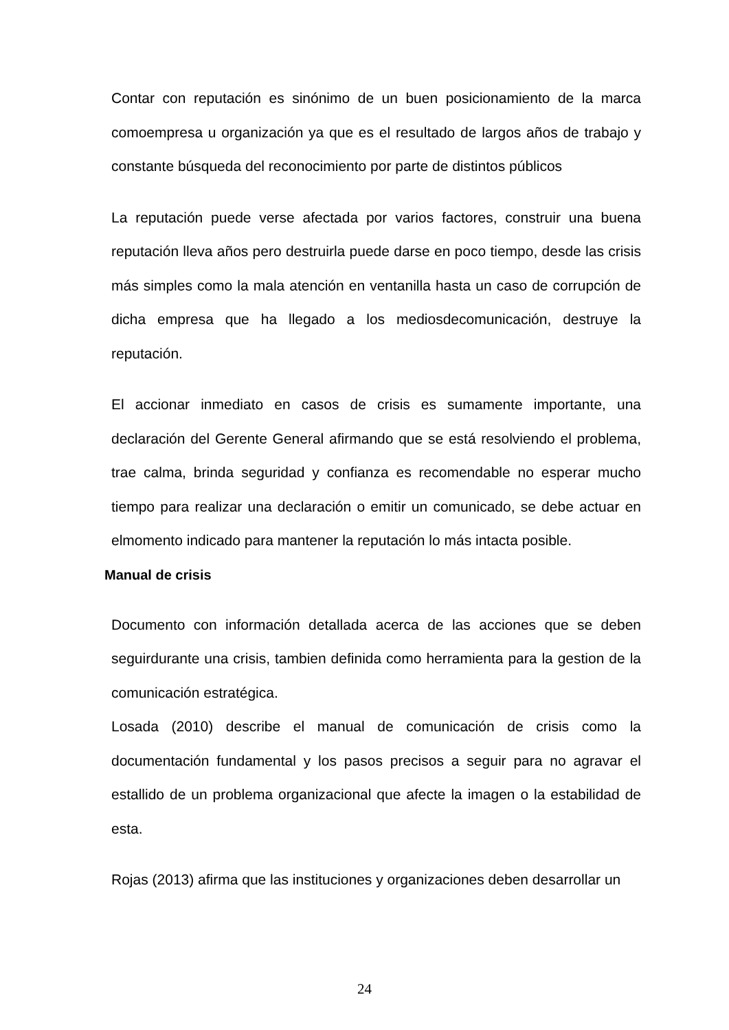Contar con reputación es sinónimo de un buen posicionamiento de la marca comoempresa u organización ya que es el resultado de largos años de trabajo y constante búsqueda del reconocimiento por parte de distintos públicos
La reputación puede verse afectada por varios factores, construir una buena reputación lleva años pero destruirla puede darse en poco tiempo, desde las crisis más simples como la mala atención en ventanilla hasta un caso de corrupción de dicha empresa que ha llegado a los mediosdecomunicación, destruye la reputación.
El accionar inmediato en casos de crisis es sumamente importante, una declaración del Gerente General afirmando que se está resolviendo el problema, trae calma, brinda seguridad y confianza es recomendable no esperar mucho tiempo para realizar una declaración o emitir un comunicado, se debe actuar en elmomento indicado para mantener la reputación lo más intacta posible.
Manual de crisis
Documento con información detallada acerca de las acciones que se deben seguirdurante una crisis, tambien definida como herramienta para la gestion de la comunicación estratégica.
Losada (2010) describe el manual de comunicación de crisis como la documentación fundamental y los pasos precisos a seguir para no agravar el estallido de un problema organizacional que afecte la imagen o la estabilidad de esta.
Rojas (2013) afirma que las instituciones y organizaciones deben desarrollar un
24